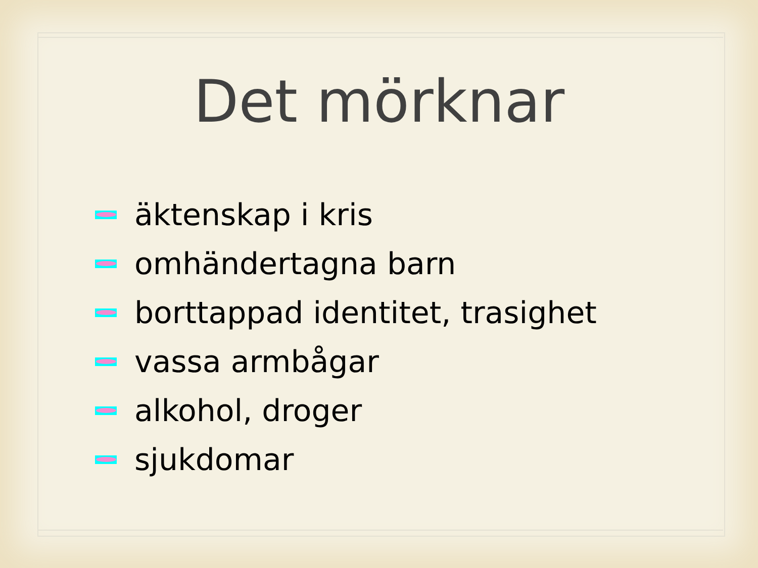Det mörknar
äktenskap i kris
omhändertagna barn
borttappad identitet, trasighet
vassa armbågar
alkohol, droger
sjukdomar